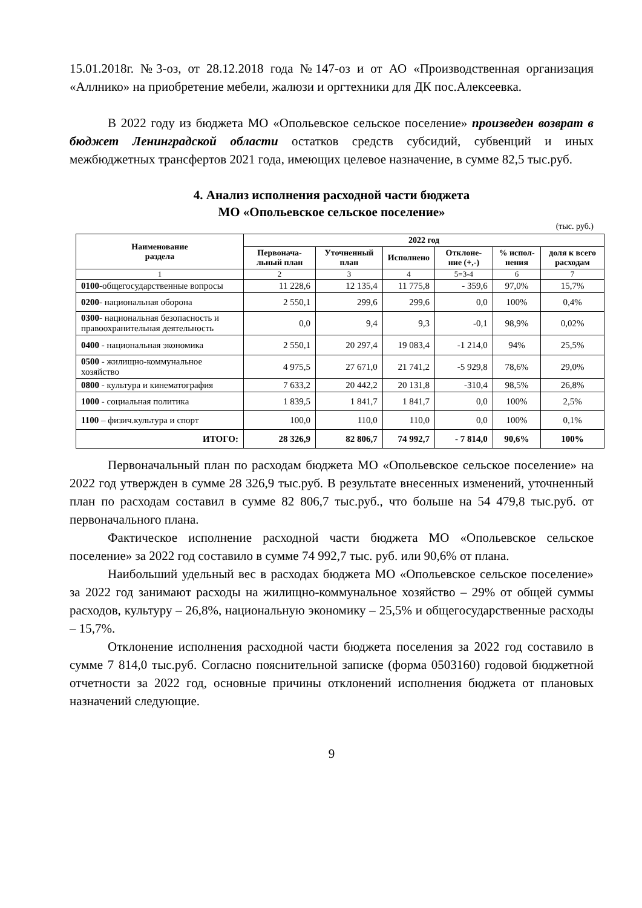15.01.2018г. №3-оз, от 28.12.2018 года №147-оз и от АО «Производственная организация «Аллнико» на приобретение мебели, жалюзи и оргтехники для ДК пос.Алексеевка.
В 2022 году из бюджета МО «Опольевское сельское поселение» произведен возврат в бюджет Ленинградской области остатков средств субсидий, субвенций и иных межбюджетных трансфертов 2021 года, имеющих целевое назначение, в сумме 82,5 тыс.руб.
4. Анализ исполнения расходной части бюджета
МО «Опольевское сельское поселение»
(тыс. руб.)
| Наименование раздела | 2022 год | | | | | |
| --- | --- | --- | --- | --- | --- | --- |
| | Первонача-льный план | Уточненный план | Исполнено | Отклоне-ние (+,-) | % испол-нения | доля к всего расходам |
| 1 | 2 | 3 | 4 | 5=3-4 | 6 | 7 |
| 0100 -общегосударственные вопросы | 11 228,6 | 12 135,4 | 11 775,8 | - 359,6 | 97,0% | 15,7% |
| 0200 - национальная оборона | 2 550,1 | 299,6 | 299,6 | 0,0 | 100% | 0,4% |
| 0300 - национальная безопасность и правоохранительная деятельность | 0,0 | 9,4 | 9,3 | -0,1 | 98,9% | 0,02% |
| 0400 - национальная экономика | 2 550,1 | 20 297,4 | 19 083,4 | -1 214,0 | 94% | 25,5% |
| 0500 - жилищно-коммунальное хозяйство | 4 975,5 | 27 671,0 | 21 741,2 | -5 929,8 | 78,6% | 29,0% |
| 0800 - культура и кинематография | 7 633,2 | 20 442,2 | 20 131,8 | -310,4 | 98,5% | 26,8% |
| 1000 - социальная политика | 1 839,5 | 1 841,7 | 1 841,7 | 0,0 | 100% | 2,5% |
| 1100 – физич.культура и спорт | 100,0 | 110,0 | 110,0 | 0,0 | 100% | 0,1% |
| ИТОГО: | 28 326,9 | 82 806,7 | 74 992,7 | - 7 814,0 | 90,6% | 100% |
Первоначальный план по расходам бюджета МО «Опольевское сельское поселение» на 2022 год утвержден в сумме 28 326,9 тыс.руб. В результате внесенных изменений, уточненный план по расходам составил в сумме 82 806,7 тыс.руб., что больше на 54 479,8 тыс.руб. от первоначального плана.
Фактическое исполнение расходной части бюджета МО «Опольевское сельское поселение» за 2022 год составило в сумме 74 992,7 тыс. руб. или 90,6% от плана.
Наибольший удельный вес в расходах бюджета МО «Опольевское сельское поселение» за 2022 год занимают расходы на жилищно-коммунальное хозяйство – 29% от общей суммы расходов, культуру – 26,8%, национальную экономику – 25,5% и общегосударственные расходы – 15,7%.
Отклонение исполнения расходной части бюджета поселения за 2022 год составило в сумме 7 814,0 тыс.руб. Согласно пояснительной записке (форма 0503160) годовой бюджетной отчетности за 2022 год, основные причины отклонений исполнения бюджета от плановых назначений следующие.
9